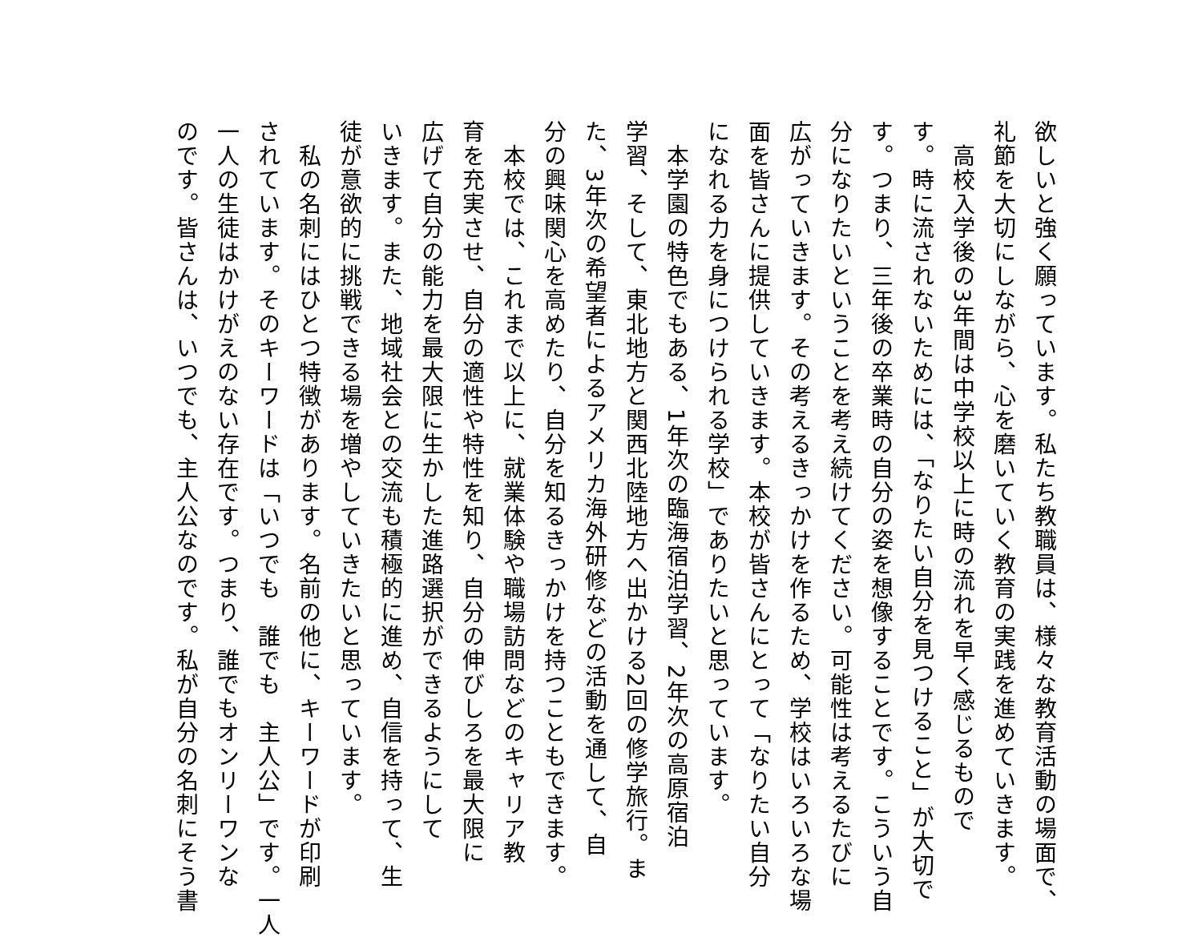欲しいと強く願っています。私たち教職員は、様々な教育活動の場面で、
礼節を大切にしながら、心を磨いていく教育の実践を進めていきます。
　高校入学後の3年間は中学校以上に時の流れを早く感じるもので
す。時に流されないためには、「なりたい自分を見つけること」が大切で
す。つまり、三年後の卒業時の自分の姿を想像することです。こういう自
分になりたいということを考え続けてください。可能性は考えるたびに
広がっていきます。その考えるきっかけを作るため、学校はいろいろな場
面を皆さんに提供していきます。本校が皆さんにとって「なりたい自分
になれる力を身につけられる学校」でありたいと思っています。
　本学園の特色でもある、1年次の臨海宿泊学習、2年次の高原宿泊
学習、そして、東北地方と関西北陸地方へ出かける2回の修学旅行。ま
た、3年次の希望者によるアメリカ海外研修などの活動を通して、自
分の興味関心を高めたり、自分を知るきっかけを持つこともできます。
　本校では、これまで以上に、就業体験や職場訪問などのキャリア教
育を充実させ、自分の適性や特性を知り、自分の伸びしろを最大限に
広げて自分の能力を最大限に生かした進路選択ができるようにして
いきます。また、地域社会との交流も積極的に進め、自信を持って、生
徒が意欲的に挑戦できる場を増やしていきたいと思っています。
　私の名刺にはひとつ特徴があります。名前の他に、キーワードが印刷
されています。そのキーワードは「いつでも　誰でも　主人公」です。一人
一人の生徒はかけがえのない存在です。つまり、誰でもオンリーワンな
のです。皆さんは、いつでも、主人公なのです。私が自分の名刺にそう書